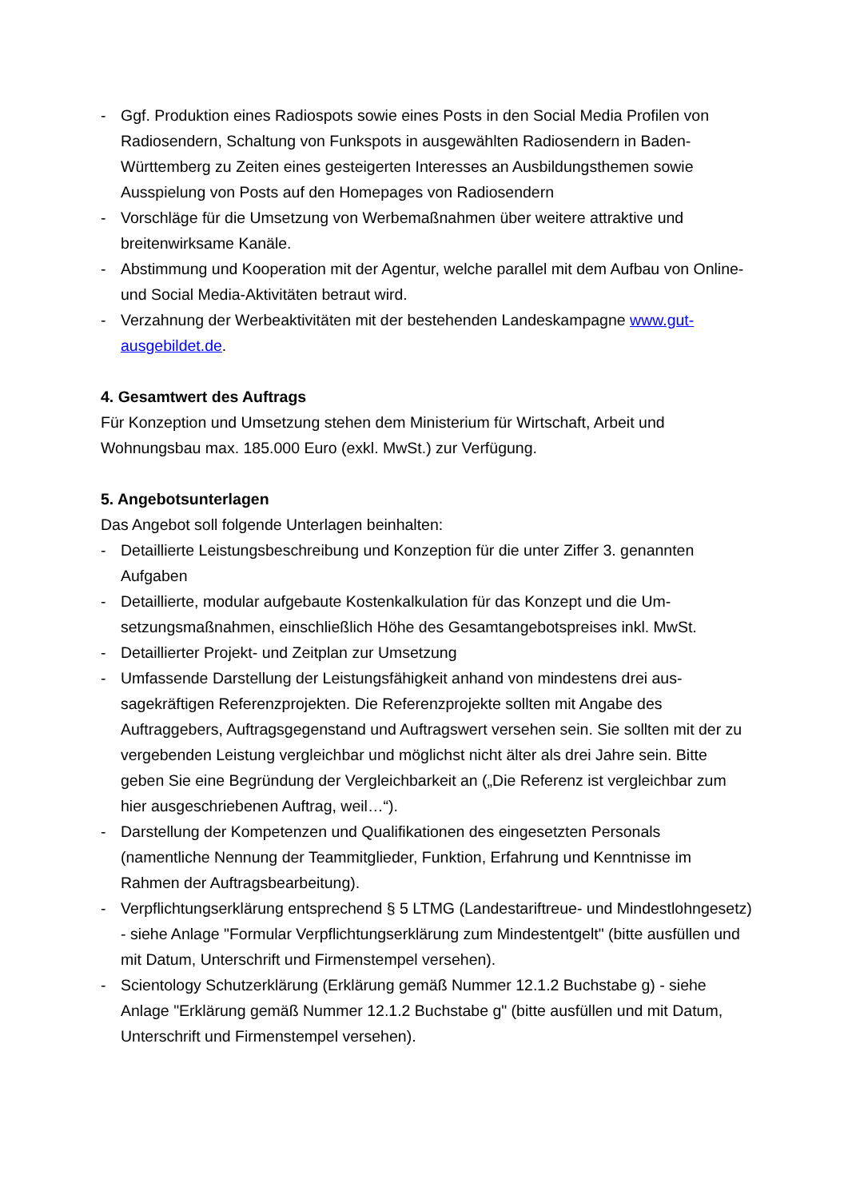- Ggf. Produktion eines Radiospots sowie eines Posts in den Social Media Profilen von Radiosendern, Schaltung von Funkspots in ausgewählten Radiosendern in Baden-Württemberg zu Zeiten eines gesteigerten Interesses an Ausbildungsthe­men sowie Ausspielung von Posts auf den Homepages von Radiosendern
- Vorschläge für die Umsetzung von Werbemaßnahmen über weitere attraktive und breitenwirksame Kanäle.
- Abstimmung und Kooperation mit der Agentur, welche parallel mit dem Aufbau von Online- und Social Media-Aktivitäten betraut wird.
- Verzahnung der Werbeaktivitäten mit der bestehenden Landeskampagne www.gut-ausgebildet.de.
4. Gesamtwert des Auftrags
Für Konzeption und Umsetzung stehen dem Ministerium für Wirtschaft, Arbeit und Wohnungsbau max. 185.000 Euro (exkl. MwSt.) zur Verfügung.
5. Angebotsunterlagen
Das Angebot soll folgende Unterlagen beinhalten:
- Detaillierte Leistungsbeschreibung und Konzeption für die unter Ziffer 3. genann­ten Aufgaben
- Detaillierte, modular aufgebaute Kostenkalkulation für das Konzept und die Um­setzungsmaßnahmen, einschließlich Höhe des Gesamtangebotspreises inkl. MwSt.
- Detaillierter Projekt- und Zeitplan zur Umsetzung
- Umfassende Darstellung der Leistungsfähigkeit anhand von mindestens drei aus­sagekräftigen Referenzprojekten. Die Referenzprojekte sollten mit Angabe des Auftraggebers, Auftragsgegenstand und Auftragswert versehen sein. Sie sollten mit der zu vergebenden Leistung vergleichbar und möglichst nicht älter als drei Jahre sein. Bitte geben Sie eine Begründung der Vergleichbarkeit an („Die Refe­renz ist vergleichbar zum hier ausgeschriebenen Auftrag, weil…“).
- Darstellung der Kompetenzen und Qualifikationen des eingesetzten Personals (namentliche Nennung der Teammitglieder, Funktion, Erfahrung und Kenntnisse im Rahmen der Auftragsbearbeitung).
- Verpflichtungserklärung entsprechend § 5 LTMG (Landestariftreue- und Mindestlohngesetz) - siehe Anlage "Formular Verpflichtungserklärung zum Min­destentgelt" (bitte ausfüllen und mit Datum, Unterschrift und Firmenstempel verse­hen).
- Scientology Schutzerklärung (Erklärung gemäß Nummer 12.1.2 Buchstabe g) - siehe Anlage "Erklärung gemäß Nummer 12.1.2 Buchstabe g" (bitte ausfüllen und mit Datum, Unterschrift und Firmenstempel versehen).